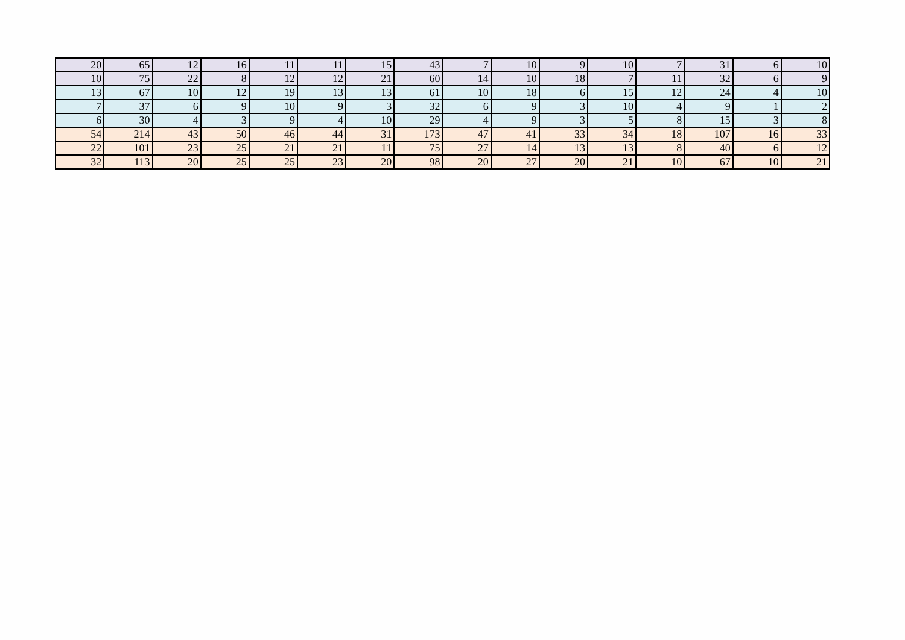| 20 | 65 | 12 | 16 | 11 | 11 | 15 | 43 | 7 | 10 | 9 | 10 | 7 | 31 | 6 | 10 |
| 10 | 75 | 22 | 8 | 12 | 12 | 21 | 60 | 14 | 10 | 18 | 7 | 11 | 32 | 6 | 9 |
| 13 | 67 | 10 | 12 | 19 | 13 | 13 | 61 | 10 | 18 | 6 | 15 | 12 | 24 | 4 | 10 |
| 7 | 37 | 6 | 9 | 10 | 9 | 3 | 32 | 6 | 9 | 3 | 10 | 4 | 9 | 1 | 2 |
| 6 | 30 | 4 | 3 | 9 | 4 | 10 | 29 | 4 | 9 | 3 | 5 | 8 | 15 | 3 | 8 |
| 54 | 214 | 43 | 50 | 46 | 44 | 31 | 173 | 47 | 41 | 33 | 34 | 18 | 107 | 16 | 33 |
| 22 | 101 | 23 | 25 | 21 | 21 | 11 | 75 | 27 | 14 | 13 | 13 | 8 | 40 | 6 | 12 |
| 32 | 113 | 20 | 25 | 25 | 23 | 20 | 98 | 20 | 27 | 20 | 21 | 10 | 67 | 10 | 21 |